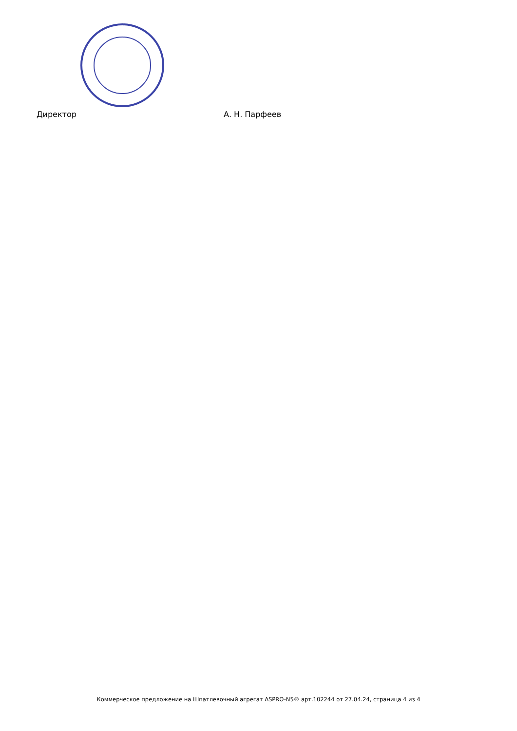Директор А. Н. Парфеев
Коммерческое предложение на Шпатлевочный агрегат ASPRO-N5® арт.102244 от 27.04.24, страница 4 из 4